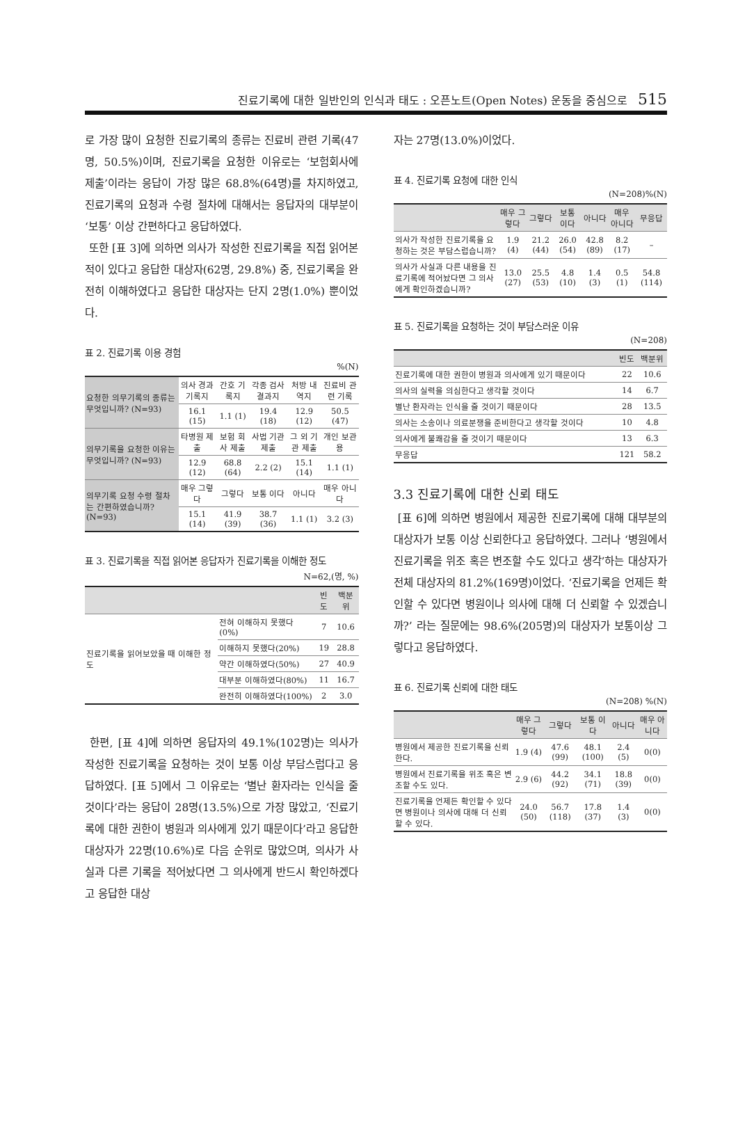진료기록에 대한 일반인의 인식과 태도 : 오픈노트(Open Notes) 운동을 중심으로 515
로 가장 많이 요청한 진료기록의 종류는 진료비 관련 기록(47명, 50.5%)이며, 진료기록을 요청한 이유로는 ‘보험회사에 제출’이라는 응답이 가장 많은 68.8%(64명)를 차지하였고, 진료기록의 요청과 수령 절차에 대해서는 응답자의 대부분이 ‘보통’ 이상 간편하다고 응답하였다.
또한 [표 3]에 의하면 의사가 작성한 진료기록을 직접 읽어본 적이 있다고 응답한 대상자(62명, 29.8%) 중, 진료기록을 완전히 이해하였다고 응답한 대상자는 단지 2명(1.0%) 뿐이었다.
표 2. 진료기록 이용 경험
%(N)
| 요청한 의무기록의 종류는 무엇입니까? (N=93) | 의사 경과 기록지 | 간호 기록지 | 각종 검사 결과지 | 처방 내역지 | 진료비 관련 기록 |
| | 16.1 (15) | 1.1 (1) | 19.4 (18) | 12.9 (12) | 50.5 (47) |
| 의무기록을 요청한 이유는 무엇입니까? (N=93) | 타병원 제출 | 보험 회사 제출 | 사법 기관 제출 | 그 외 기관 제출 | 개인 보관용 |
| | 12.9 (12) | 68.8 (64) | 2.2 (2) | 15.1 (14) | 1.1 (1) |
| 의무기록 요청 수령 절차는 간편하였습니까?(N=93) | 매우 그렇다 | 그렇다 | 보통 이다 | 아니다 | 매우 아니다 |
| | 15.1 (14) | 41.9 (39) | 38.7 (36) | 1.1 (1) | 3.2 (3) |
표 3. 진료기록을 직접 읽어본 응답자가 진료기록을 이해한 정도
N=62,(명, %)
| | | 빈도 | 백분위 |
| --- | --- | --- | --- |
| 진료기록을 읽어보았을 때 이해한 정도 | 전혀 이해하지 못했다 (0%) | 7 | 10.6 |
| | 이해하지 못했다(20%) | 19 | 28.8 |
| | 약간 이해하였다(50%) | 27 | 40.9 |
| | 대부분 이해하였다(80%) | 11 | 16.7 |
| | 완전히 이해하였다(100%) | 2 | 3.0 |
한편, [표 4]에 의하면 응답자의 49.1%(102명)는 의사가 작성한 진료기록을 요청하는 것이 보통 이상 부담스럽다고 응답하였다. [표 5]에서 그 이유로는 ‘별난 환자라는 인식을 줄 것이다’라는 응답이 28명(13.5%)으로 가장 많았고, ‘진료기록에 대한 권한이 병원과 의사에게 있기 때문이다’라고 응답한 대상자가 22명(10.6%)로 다음 순위로 많았으며, 의사가 사실과 다른 기록을 적어놨다면 그 의사에게 반드시 확인하겠다고 응답한 대상
자는 27명(13.0%)이었다.
표 4. 진료기록 요청에 대한 인식
(N=208)%(N)
| | 매우 그렇다 | 그렇다 | 보통 이다 | 아니다 | 매우 아니다 | 무응답 |
| --- | --- | --- | --- | --- | --- | --- |
| 의사가 작성한 진료기록을 요청하는 것은 부담스럽습니까? | 1.9 (4) | 21.2 (44) | 26.0 (54) | 42.8 (89) | 8.2 (17) | – |
| 의사가 사실과 다른 내용을 진료기록에 적어놨다면 그 의사에게 확인하겠습니까? | 13.0 (27) | 25.5 (53) | 4.8 (10) | 1.4 (3) | 0.5 (1) | 54.8 (114) |
표 5. 진료기록을 요청하는 것이 부담스러운 이유
(N=208)
| | 빈도 | 백분위 |
| --- | --- | --- |
| 진료기록에 대한 권한이 병원과 의사에게 있기 때문이다 | 22 | 10.6 |
| 의사의 실력을 의심한다고 생각할 것이다 | 14 | 6.7 |
| 별난 환자라는 인식을 줄 것이기 때문이다 | 28 | 13.5 |
| 의사는 소송이나 의료분쟁을 준비한다고 생각할 것이다 | 10 | 4.8 |
| 의사에게 불쾌감을 줄 것이기 때문이다 | 13 | 6.3 |
| 무응답 | 121 | 58.2 |
3.3 진료기록에 대한 신뢰 태도
[표 6]에 의하면 병원에서 제공한 진료기록에 대해 대부분의 대상자가 보통 이상 신뢰한다고 응답하였다. 그러나 ‘병원에서 진료기록을 위조 혹은 변조할 수도 있다고 생각’하는 대상자가 전체 대상자의 81.2%(169명)이었다. ‘진료기록을 언제든 확인할 수 있다면 병원이나 의사에 대해 더 신뢰할 수 있겠습니까?’ 라는 질문에는 98.6%(205명)의 대상자가 보통이상 그렇다고 응답하였다.
표 6. 진료기록 신뢰에 대한 태도
(N=208) %(N)
| | 매우 그렇다 | 그렇다 | 보통 이다 | 아니다 | 매우 아니다 |
| --- | --- | --- | --- | --- | --- |
| 병원에서 제공한 진료기록을 신뢰 한다. | 1.9 (4) | 47.6 (99) | 48.1 (100) | 2.4 (5) | 0(0) |
| 병원에서 진료기록을 위조 혹은 변조할 수도 있다. | 2.9 (6) | 44.2 (92) | 34.1 (71) | 18.8 (39) | 0(0) |
| 진료기록을 언제든 확인할 수 있다면 병원이나 의사에 대해 더 신뢰할 수 있다. | 24.0 (50) | 56.7 (118) | 17.8 (37) | 1.4 (3) | 0(0) |